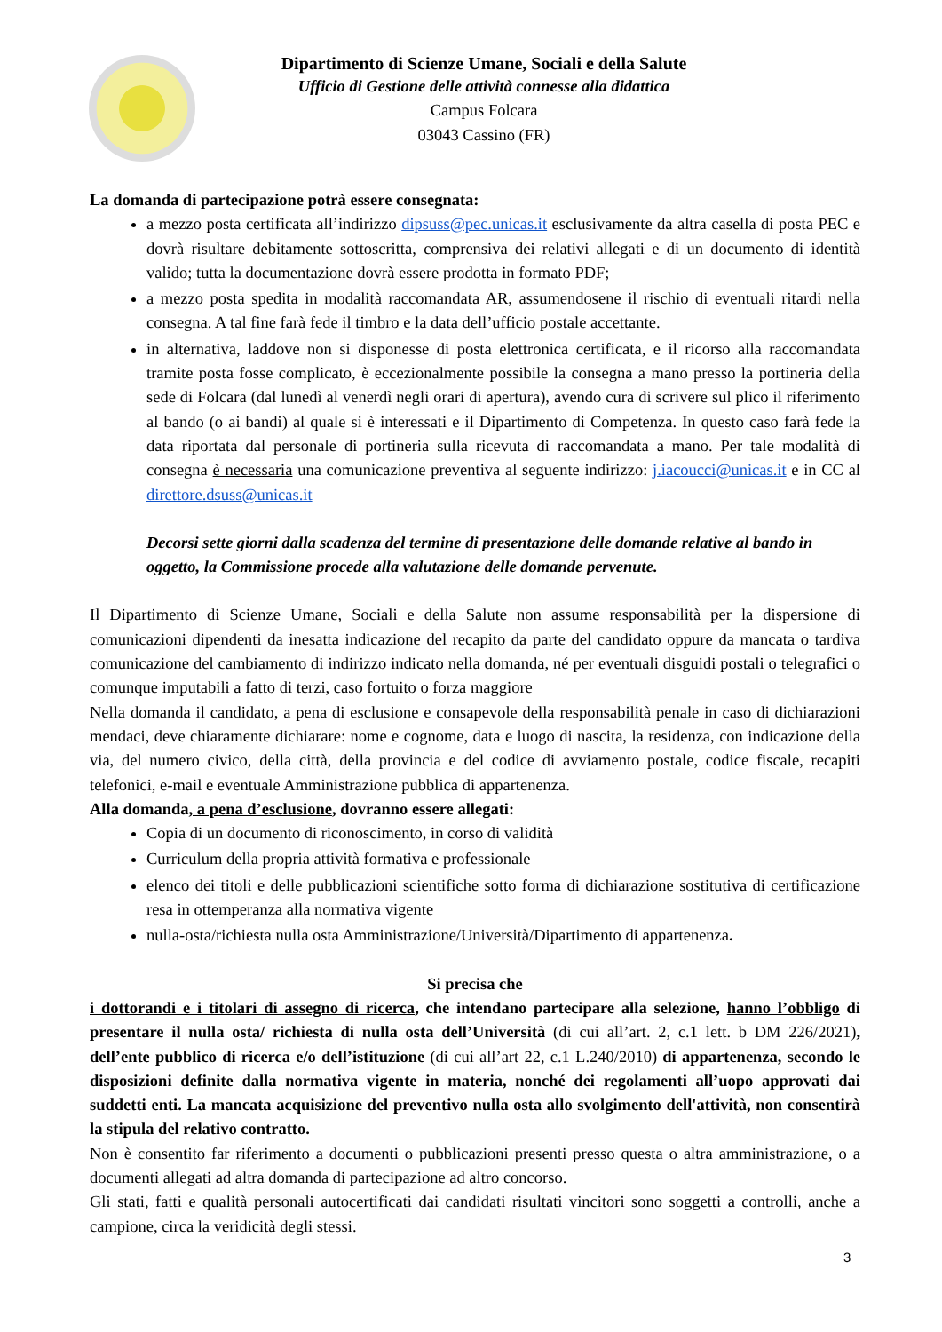Dipartimento di Scienze Umane, Sociali e della Salute
Ufficio di Gestione delle attività connesse alla didattica
Campus Folcara
03043 Cassino (FR)
La domanda di partecipazione potrà essere consegnata:
a mezzo posta certificata all’indirizzo dipsuss@pec.unicas.it esclusivamente da altra casella di posta PEC e dovrà risultare debitamente sottoscritta, comprensiva dei relativi allegati e di un documento di identità valido; tutta la documentazione dovrà essere prodotta in formato PDF;
a mezzo posta spedita in modalità raccomandata AR, assumendosene il rischio di eventuali ritardi nella consegna. A tal fine farà fede il timbro e la data dell’ufficio postale accettante.
in alternativa, laddove non si disponesse di posta elettronica certificata, e il ricorso alla raccomandata tramite posta fosse complicato, è eccezionalmente possibile la consegna a mano presso la portineria della sede di Folcara (dal lunedì al venerdì negli orari di apertura), avendo cura di scrivere sul plico il riferimento al bando (o ai bandi) al quale si è interessati e il Dipartimento di Competenza. In questo caso farà fede la data riportata dal personale di portineria sulla ricevuta di raccomandata a mano. Per tale modalità di consegna è necessaria una comunicazione preventiva al seguente indirizzo: j.iacoucci@unicas.it e in CC al direttore.dsuss@unicas.it
Decorsi sette giorni dalla scadenza del termine di presentazione delle domande relative al bando in oggetto, la Commissione procede alla valutazione delle domande pervenute.
Il Dipartimento di Scienze Umane, Sociali e della Salute non assume responsabilità per la dispersione di comunicazioni dipendenti da inesatta indicazione del recapito da parte del candidato oppure da mancata o tardiva comunicazione del cambiamento di indirizzo indicato nella domanda, né per eventuali disguidi postali o telegrafici o comunque imputabili a fatto di terzi, caso fortuito o forza maggiore
Nella domanda il candidato, a pena di esclusione e consapevole della responsabilità penale in caso di dichiarazioni mendaci, deve chiaramente dichiarare: nome e cognome, data e luogo di nascita, la residenza, con indicazione della via, del numero civico, della città, della provincia e del codice di avviamento postale, codice fiscale, recapiti telefonici, e-mail e eventuale Amministrazione pubblica di appartenenza.
Alla domanda, a pena d’esclusione, dovranno essere allegati:
Copia di un documento di riconoscimento, in corso di validità
Curriculum della propria attività formativa e professionale
elenco dei titoli e delle pubblicazioni scientifiche sotto forma di dichiarazione sostitutiva di certificazione resa in ottemperanza alla normativa vigente
nulla-osta/richiesta nulla osta Amministrazione/Università/Dipartimento di appartenenza.
Si precisa che
i dottorandi e i titolari di assegno di ricerca, che intendano partecipare alla selezione, hanno l’obbligo di presentare il nulla osta/ richiesta di nulla osta dell’Università (di cui all’art. 2, c.1 lett. b DM 226/2021), dell’ente pubblico di ricerca e/o dell’istituzione (di cui all’art 22, c.1 L.240/2010) di appartenenza, secondo le disposizioni definite dalla normativa vigente in materia, nonché dei regolamenti all’uopo approvati dai suddetti enti. La mancata acquisizione del preventivo nulla osta allo svolgimento dell'attività, non consentirà la stipula del relativo contratto.
Non è consentito far riferimento a documenti o pubblicazioni presenti presso questa o altra amministrazione, o a documenti allegati ad altra domanda di partecipazione ad altro concorso.
Gli stati, fatti e qualità personali autocertificati dai candidati risultati vincitori sono soggetti a controlli, anche a campione, circa la veridicità degli stessi.
3